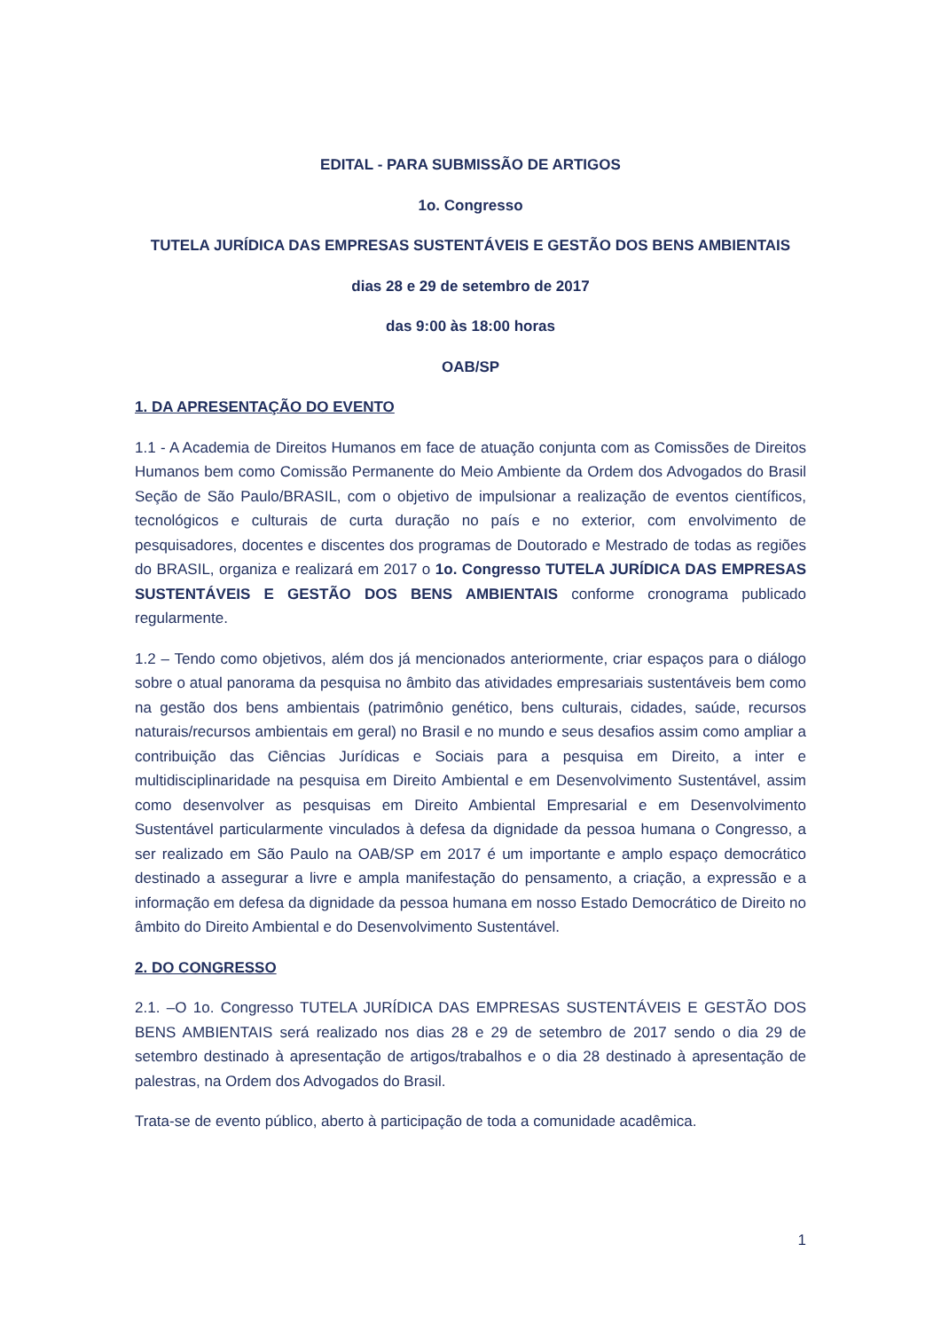EDITAL - PARA SUBMISSÃO DE ARTIGOS
1o. Congresso
TUTELA JURÍDICA DAS EMPRESAS SUSTENTÁVEIS E GESTÃO DOS BENS AMBIENTAIS
dias 28 e 29 de setembro de 2017
das 9:00 às 18:00 horas
OAB/SP
1. DA APRESENTAÇÃO DO EVENTO
1.1 - A Academia de Direitos Humanos em face de atuação conjunta com as Comissões de Direitos Humanos bem como Comissão Permanente do Meio Ambiente da Ordem dos Advogados do Brasil Seção de São Paulo/BRASIL, com o objetivo de impulsionar a realização de eventos científicos, tecnológicos e culturais de curta duração no país e no exterior, com envolvimento de pesquisadores, docentes e discentes dos programas de Doutorado e Mestrado de todas as regiões do BRASIL, organiza e realizará em 2017 o 1o. Congresso TUTELA JURÍDICA DAS EMPRESAS SUSTENTÁVEIS E GESTÃO DOS BENS AMBIENTAIS conforme cronograma publicado regularmente.
1.2 – Tendo como objetivos, além dos já mencionados anteriormente, criar espaços para o diálogo sobre o atual panorama da pesquisa no âmbito das atividades empresariais sustentáveis bem como na gestão dos bens ambientais (patrimônio genético, bens culturais, cidades, saúde, recursos naturais/recursos ambientais em geral) no Brasil e no mundo e seus desafios assim como ampliar a contribuição das Ciências Jurídicas e Sociais para a pesquisa em Direito, a inter e multidisciplinaridade na pesquisa em Direito Ambiental e em Desenvolvimento Sustentável, assim como desenvolver as pesquisas em Direito Ambiental Empresarial e em Desenvolvimento Sustentável particularmente vinculados à defesa da dignidade da pessoa humana o Congresso, a ser realizado em São Paulo na OAB/SP em 2017 é um importante e amplo espaço democrático destinado a assegurar a livre e ampla manifestação do pensamento, a criação, a expressão e a informação em defesa da dignidade da pessoa humana em nosso Estado Democrático de Direito no âmbito do Direito Ambiental e do Desenvolvimento Sustentável.
2. DO CONGRESSO
2.1. –O 1o. Congresso TUTELA JURÍDICA DAS EMPRESAS SUSTENTÁVEIS E GESTÃO DOS BENS AMBIENTAIS será realizado nos dias 28 e 29 de setembro de 2017 sendo o dia 29 de setembro destinado à apresentação de artigos/trabalhos e o dia 28 destinado à apresentação de palestras, na Ordem dos Advogados do Brasil.
Trata-se de evento público, aberto à participação de toda a comunidade acadêmica.
1